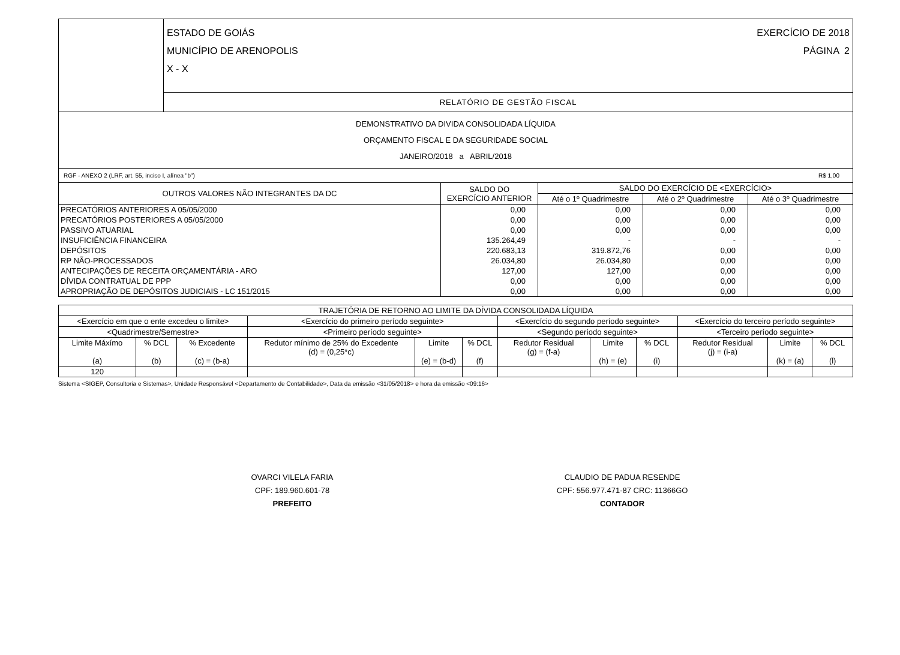| | ESTADO DE GOIÁS EXERCÍCIO DE 2018 MUNICÍPIO DE ARENOPOLIS PÁGINA 2 X - X |
| | RELATÓRIO DE GESTÃO FISCAL |
| DEMONSTRATIVO DA DIVIDA CONSOLIDADA LÍQUIDA ORÇAMENTO FISCAL E DA SEGURIDADE SOCIAL JANEIRO/2018 a ABRIL/2018 | |
RGF - ANEXO 2 (LRF, art. 55, inciso I, alínea "b") R$ 1,00
| OUTROS VALORES NÃO INTEGRANTES DA DC | SALDO DO EXERCÍCIO ANTERIOR | SALDO DO EXERCÍCIO DE <EXERCÍCIO> | | |
| --- | --- | --- | --- | --- |
| | | Até o 1º Quadrimestre | Até o 2º Quadrimestre | Até o 3º Quadrimestre |
| PRECATÓRIOS ANTERIORES A 05/05/2000 | 0,00 | 0,00 | 0,00 | 0,00 |
| PRECATÓRIOS POSTERIORES A 05/05/2000 | 0,00 | 0,00 | 0,00 | 0,00 |
| PASSIVO ATUARIAL | 0,00 | 0,00 | 0,00 | 0,00 |
| INSUFICIÊNCIA FINANCEIRA | 135.264,49 | - | - | - |
| DEPÓSITOS | 220.683,13 | 319.872,76 | 0,00 | 0,00 |
| RP NÃO-PROCESSADOS | 26.034,80 | 26.034,80 | 0,00 | 0,00 |
| ANTECIPAÇÕES DE RECEITA ORÇAMENTÁRIA - ARO | 127,00 | 127,00 | 0,00 | 0,00 |
| DÍVIDA CONTRATUAL DE PPP | 0,00 | 0,00 | 0,00 | 0,00 |
| APROPRIAÇÃO DE DEPÓSITOS JUDICIAIS - LC 151/2015 | 0,00 | 0,00 | 0,00 | 0,00 |
| TRAJETÓRIA DE RETORNO AO LIMITE DA DÍVIDA CONSOLIDADA LÍQUIDA | | | | | | | | | | | |
| --- | --- | --- | --- | --- | --- | --- | --- | --- | --- | --- | --- |
| <Exercício em que o ente excedeu o limite> | | | <Exercício do primeiro período seguinte> | | | <Exercício do segundo período seguinte> | | | <Exercício do terceiro período seguinte> | | |
| <Quadrimestre/Semestre> | | | <Primeiro período seguinte> | | | <Segundo período seguinte> | | | <Terceiro período seguinte> | | |
| Limite Máxímo (a) | % DCL (b) | % Excedente (c) = (b-a) | Redutor mínimo de 25% do Excedente (d) = (0,25*c) | Limite (e) = (b-d) | % DCL (f) | Redutor Residual (g) = (f-a) | Limite (h) = (e) | % DCL (i) | Redutor Residual (j) = (i-a) | Limite (k) = (a) | % DCL (l) |
| 120 | | | | | | | | | | | |
Sistema <SIGEP, Consultoria e Sistemas>, Unidade Responsável <Departamento de Contabilidade>, Data da emissão <31/05/2018> e hora da emissão <09:16>
OVARCI VILELA FARIA
CPF: 189.960.601-78
PREFEITO
CLAUDIO DE PADUA RESENDE
CPF: 556.977.471-87 CRC: 11366GO
CONTADOR